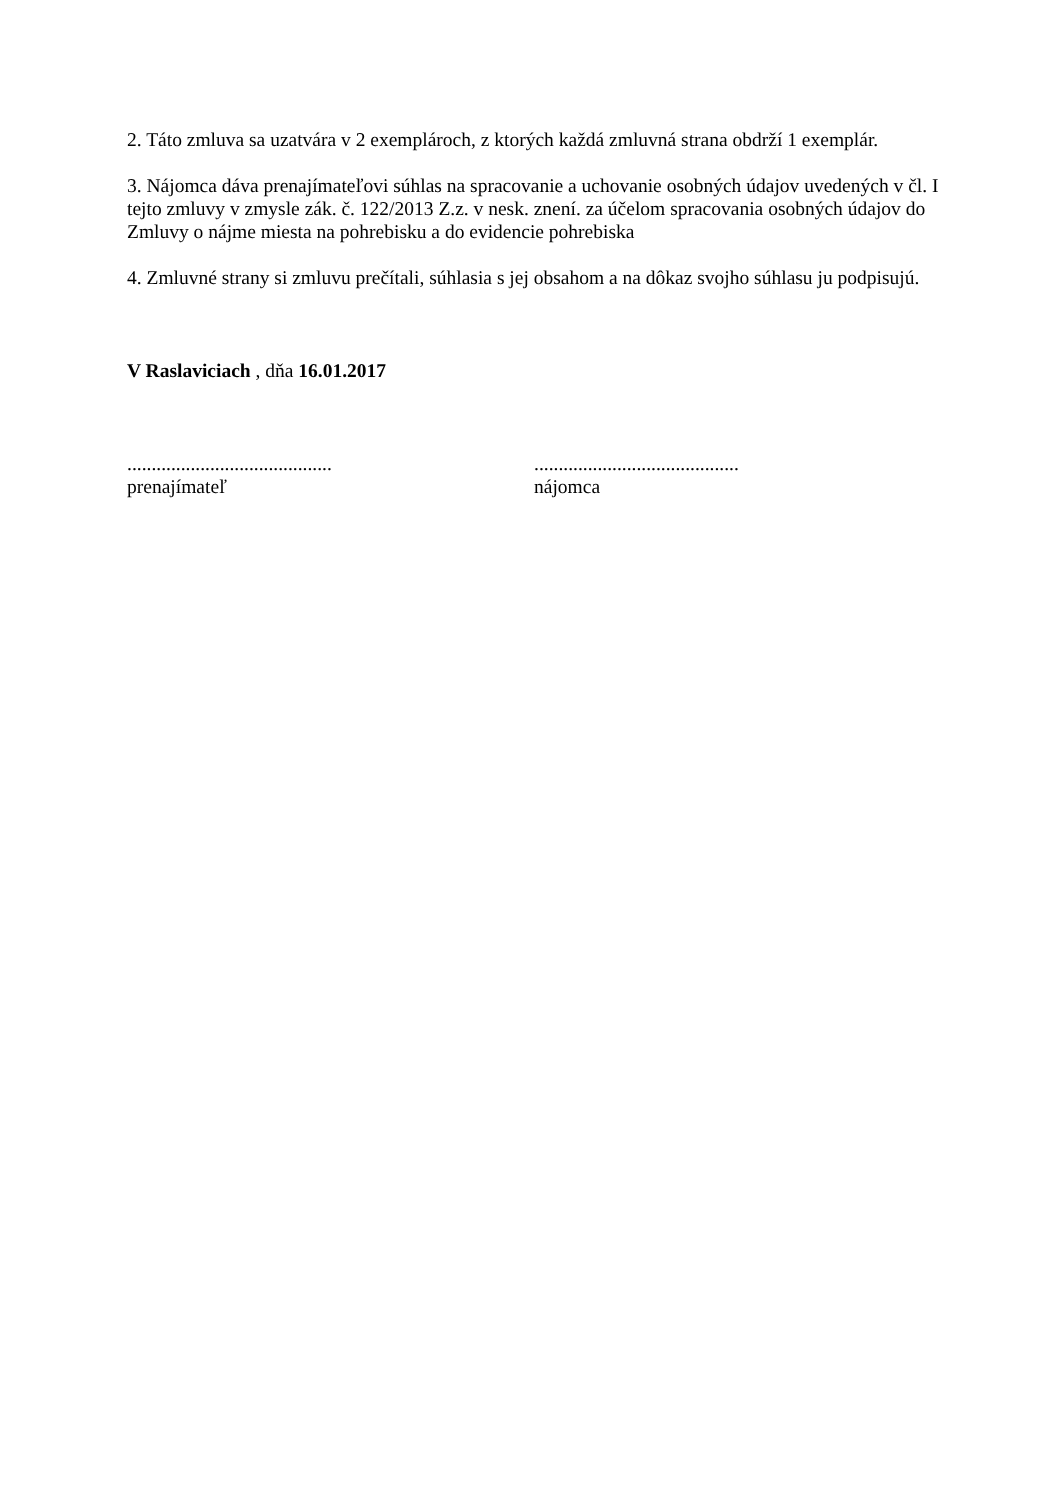2. Táto zmluva sa uzatvára v 2 exemplároch, z ktorých každá zmluvná strana obdrží 1 exemplár.
3. Nájomca dáva prenajímateľovi súhlas na spracovanie a uchovanie osobných údajov uvedených v čl. I tejto zmluvy v zmysle zák. č. 122/2013 Z.z. v nesk. znení. za účelom spracovania osobných údajov do Zmluvy o nájme miesta na pohrebisku a do evidencie pohrebiska
4. Zmluvné strany si zmluvu prečítali, súhlasia s jej obsahom a na dôkaz svojho súhlasu ju podpisujú.
V Raslaviciach , dňa 16.01.2017
..........................................
prenajímateľ
..........................................
nájomca